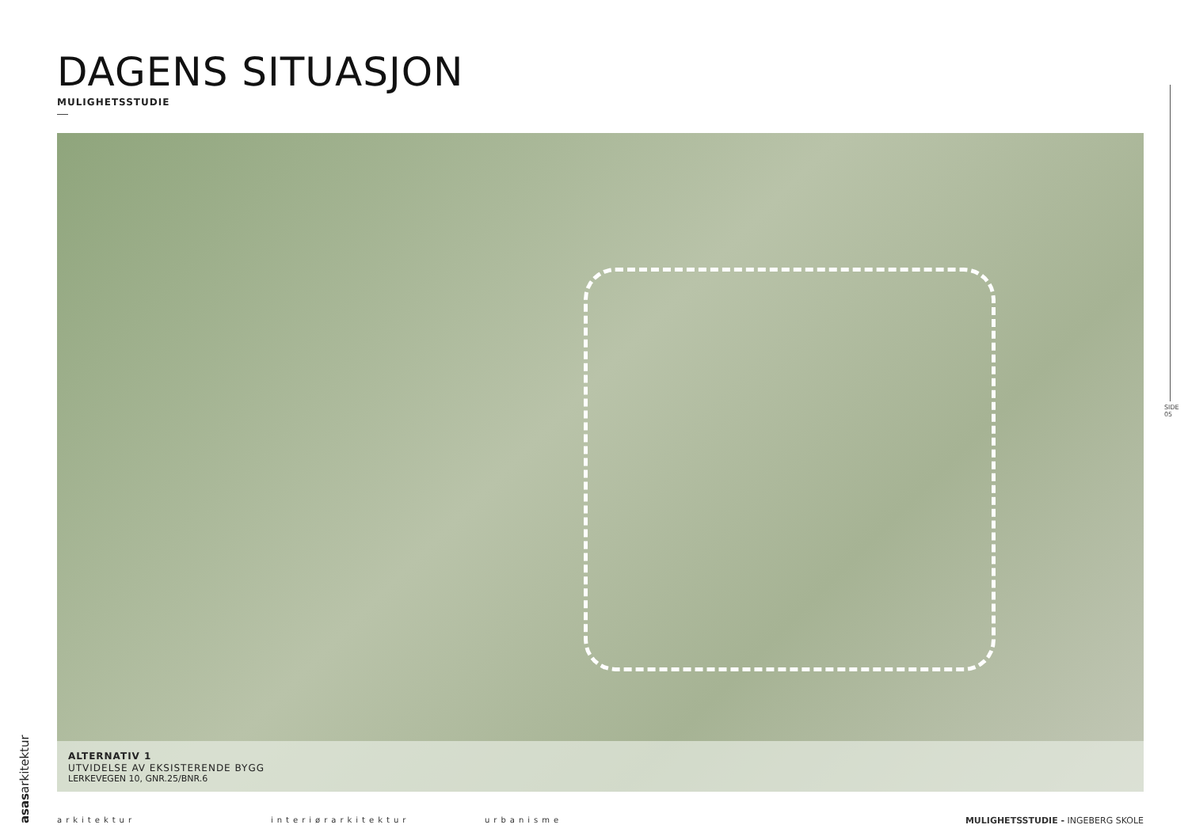DAGENS SITUASJON
MULIGHETSSTUDIE
ALTERNATIV 1
UTVIDELSE AV EKSISTERENDE BYGG
LERKEVEGEN 10, GNR.25/BNR.6
SIDE
05
asasarkitektur
arkitektur interiørarkitektur urbanisme MULIGHETSSTUDIE - INGEBERG SKOLE